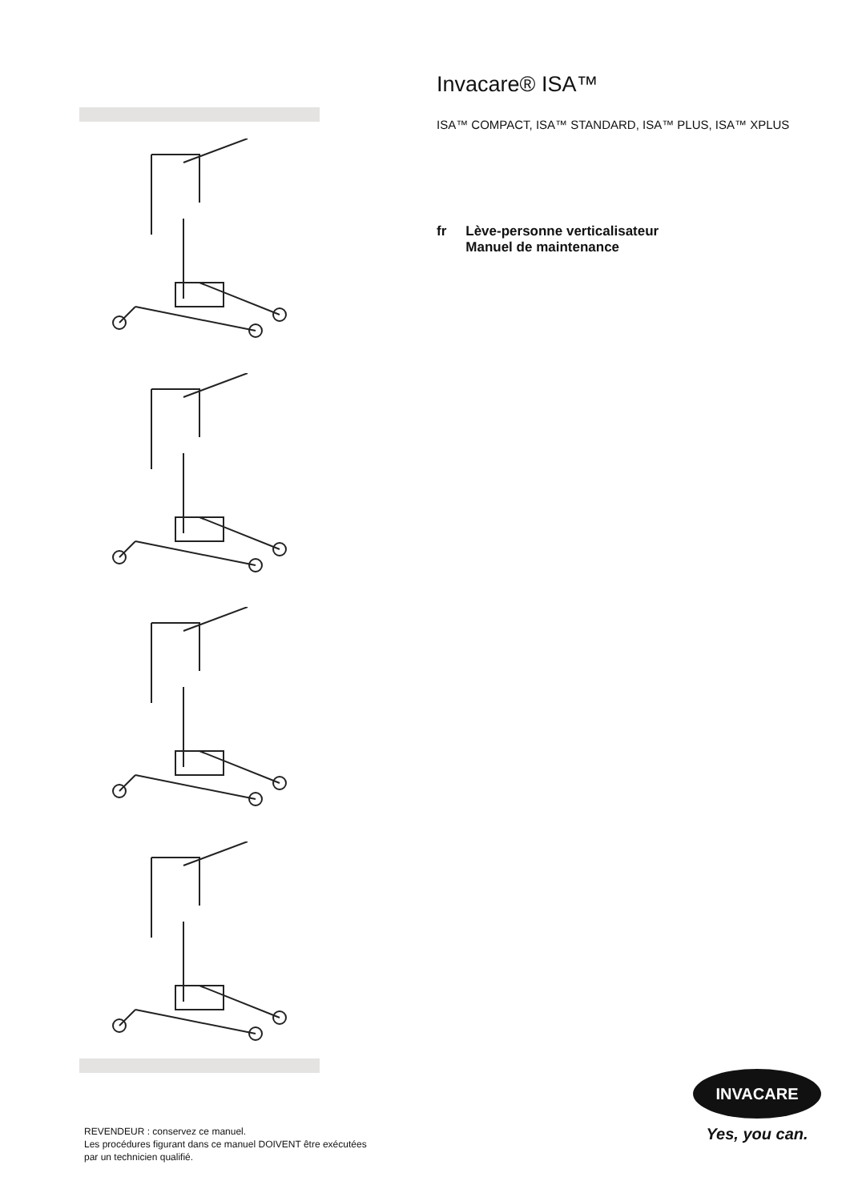Invacare® ISA™
ISA™ COMPACT, ISA™ STANDARD, ISA™ PLUS, ISA™ XPLUS
fr Lève-personne verticalisateur
Manuel de maintenance
REVENDEUR : conservez ce manuel.
Les procédures figurant dans ce manuel DOIVENT être exécutées
par un technicien qualifié.
INVACARE
Yes, you can.